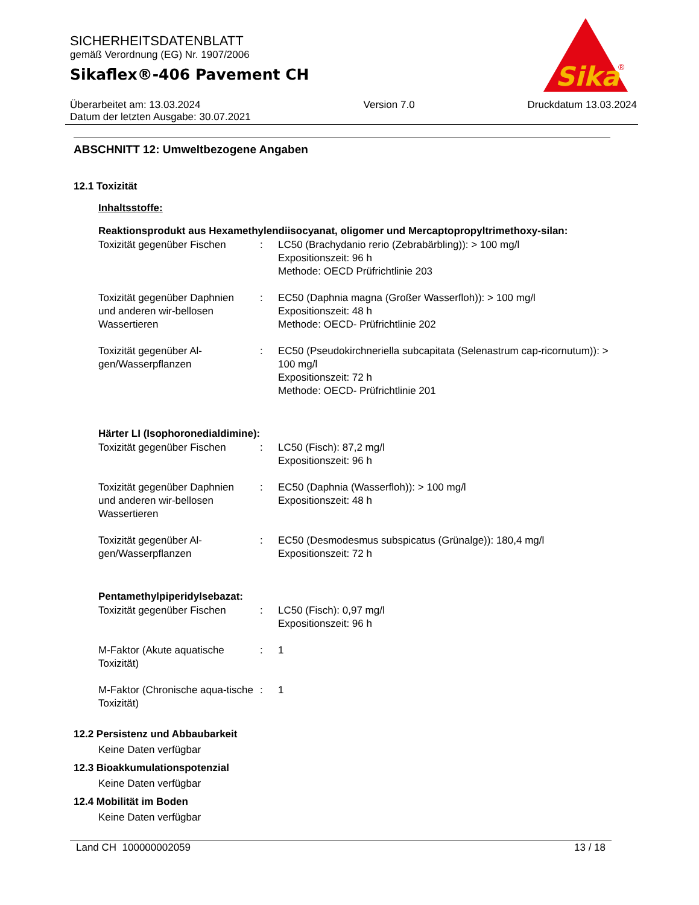SICHERHEITSDATENBLATT
gemäß Verordnung (EG) Nr. 1907/2006
Sikaflex®-406 Pavement CH
Überarbeitet am: 13.03.2024
Datum der letzten Ausgabe: 30.07.2021
Version 7.0 Druckdatum 13.03.2024
Sika
®
ABSCHNITT 12: Umweltbezogene Angaben
12.1 Toxizität
Inhaltsstoffe:
Reaktionsprodukt aus Hexamethylendiisocyanat, oligomer und Mercaptopropyltrimethoxy-silan:
| Toxizität gegenüber Fischen | : | LC50 (Brachydanio rerio (Zebrabärbling)): > 100 mg/l Expositionszeit: 96 h Methode: OECD Prüfrichtlinie 203 |
| Toxizität gegenüber Daphnien und anderen wir-bellosen Wassertieren | : | EC50 (Daphnia magna (Großer Wasserfloh)): > 100 mg/l Expositionszeit: 48 h Methode: OECD- Prüfrichtlinie 202 |
| Toxizität gegenüber Al-gen/Wasserpflanzen | : | EC50 (Pseudokirchneriella subcapitata (Selenastrum cap-ricornutum)): > 100 mg/l Expositionszeit: 72 h Methode: OECD- Prüfrichtlinie 201 |
Härter LI (Isophoronedialdimine):
| Toxizität gegenüber Fischen | : | LC50 (Fisch): 87,2 mg/l Expositionszeit: 96 h |
| Toxizität gegenüber Daphnien und anderen wir-bellosen Wassertieren | : | EC50 (Daphnia (Wasserfloh)): > 100 mg/l Expositionszeit: 48 h |
| Toxizität gegenüber Al-gen/Wasserpflanzen | : | EC50 (Desmodesmus subspicatus (Grünalge)): 180,4 mg/l Expositionszeit: 72 h |
Pentamethylpiperidylsebazat:
| Toxizität gegenüber Fischen | : | LC50 (Fisch): 0,97 mg/l Expositionszeit: 96 h |
| M-Faktor (Akute aquatische Toxizität) | : | 1 |
| M-Faktor (Chronische aqua-tische Toxizität) | : | 1 |
12.2 Persistenz und Abbaubarkeit
Keine Daten verfügbar
12.3 Bioakkumulationspotenzial
Keine Daten verfügbar
12.4 Mobilität im Boden
Keine Daten verfügbar
Land CH 100000002059 13 / 18